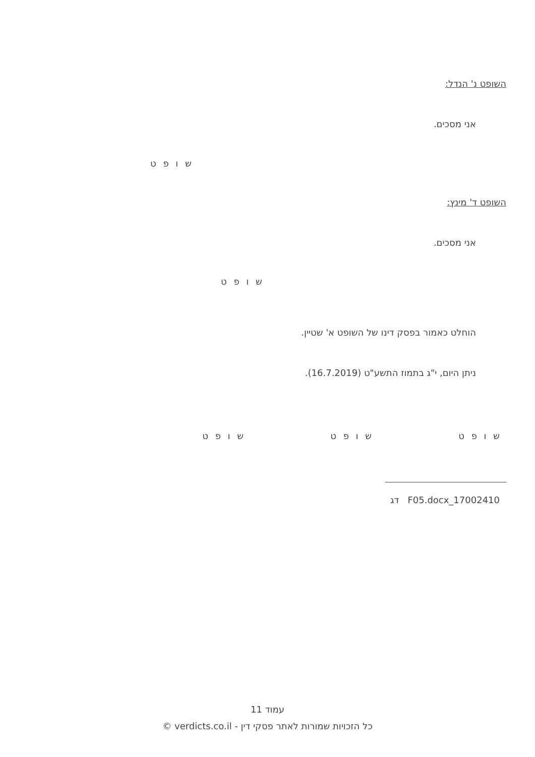השופט נ' הנדל:
אני מסכים.
ש ו פ ט
השופט ד' מינץ:
אני מסכים.
ש ו פ ט
הוחלט כאמור בפסק דינו של השופט א' שטיין.
ניתן היום, י"ג בתמוז התשע"ט (16.7.2019).
ש ו פ ט ש ו פ ט ש ו פ ט
F05.docx_17002410 דג
עמוד 11
כל הזכויות שמורות לאתר פסקי דין - verdicts.co.il ©